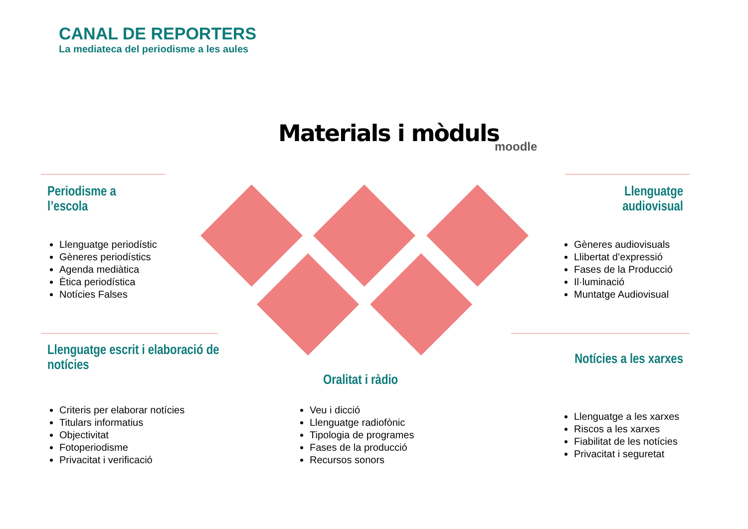CANAL DE REPORTERS
La mediateca del periodisme a les aules
Materials i mòduls moodle
Periodisme a
l’escola
Llenguatge periodístic
Gèneres periodístics
Agenda mediàtica
Ètica periodística
Notícies Falses
Llenguatge
audiovisual
Gèneres audiovisuals
Llibertat d’expressió
Fases de la Producció
Il·luminació
Muntatge Audiovisual
Llenguatge escrit i elaboració de
notícies
Criteris per elaborar notícies
Titulars informatius
Objectivitat
Fotoperiodisme
Privacitat i verificació
Oralitat i ràdio
Veu i dicció
Llenguatge radiofònic
Tipologia de programes
Fases de la producció
Recursos sonors
Notícies a les xarxes
Llenguatge a les xarxes
Riscos a les xarxes
Fiabilitat de les notícies
Privacitat i seguretat